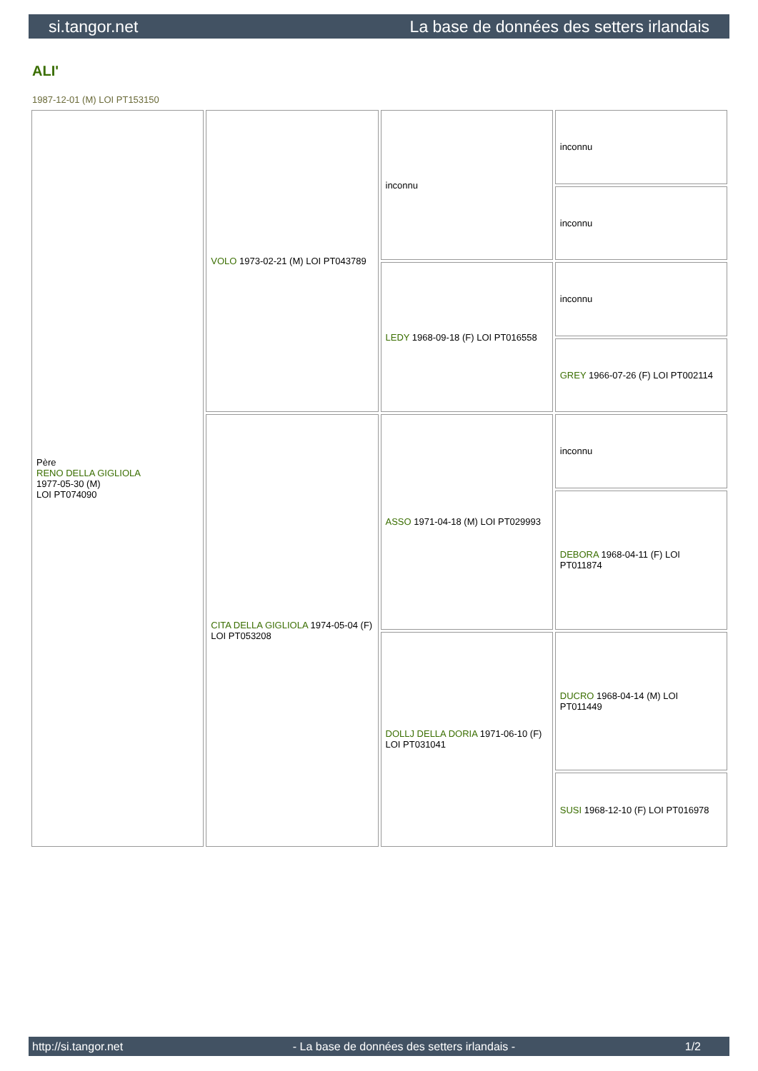si.tangor.net La base de données des setters irlandais
ALI'
1987-12-01 (M) LOI PT153150
| Père RENO DELLA GIGLIOLA 1977-05-30 (M) LOI PT074090 | VOLO 1973-02-21 (M) LOI PT043789 | inconnu | inconnu |
| | | | inconnu |
| | | LEDY 1968-09-18 (F) LOI PT016558 | inconnu |
| | | | GREY 1966-07-26 (F) LOI PT002114 |
| | CITA DELLA GIGLIOLA 1974-05-04 (F) LOI PT053208 | ASSO 1971-04-18 (M) LOI PT029993 | inconnu |
| | | | DEBORA 1968-04-11 (F) LOI PT011874 |
| | | DOLLJ DELLA DORIA 1971-06-10 (F) LOI PT031041 | DUCRO 1968-04-14 (M) LOI PT011449 |
| | | | SUSI 1968-12-10 (F) LOI PT016978 |
http://si.tangor.net - La base de données des setters irlandais - 1/2